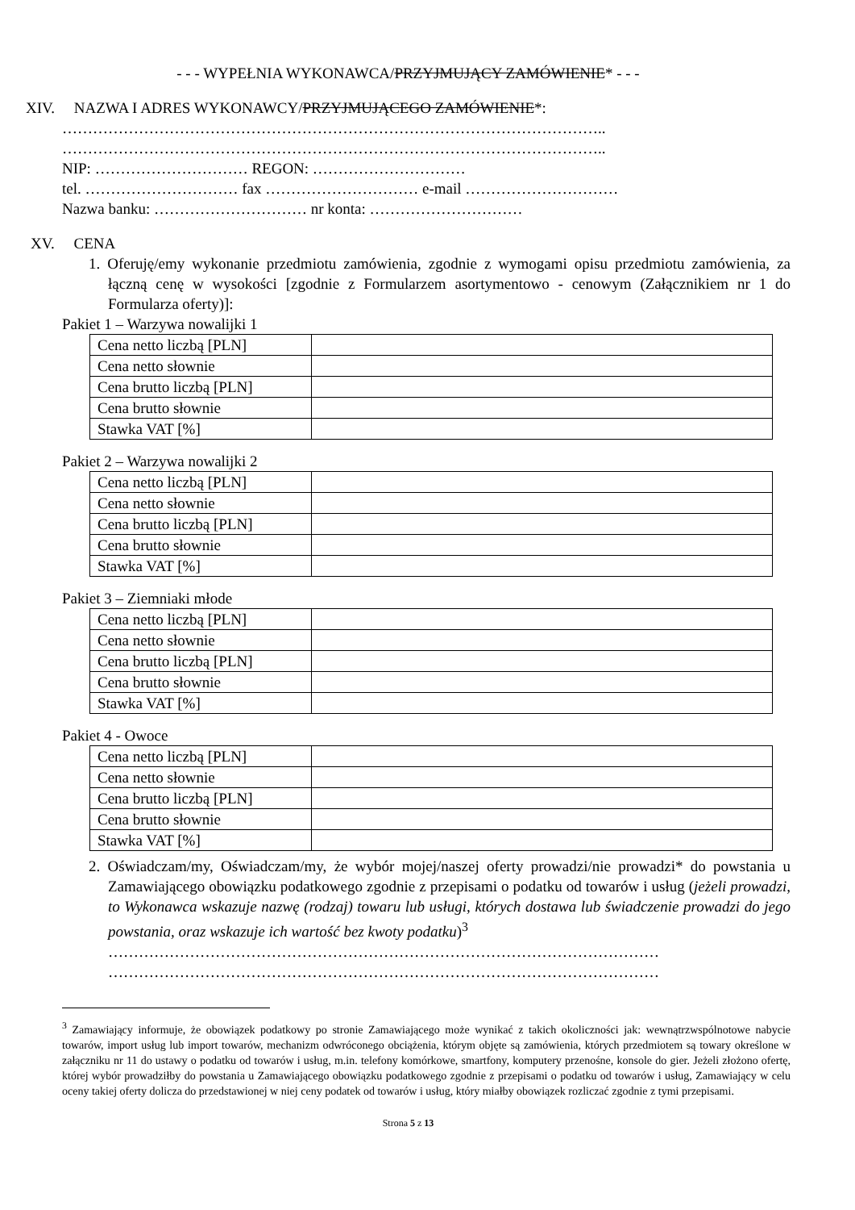- - - WYPEŁNIA WYKONAWCA/PRZYJMUJĄCY ZAMÓWIENIE* - - -
XIV. NAZWA I ADRES WYKONAWCY/PRZYJMUJĄCEGO ZAMÓWIENIE*:
……………………………………………………………………………………………..
……………………………………………………………………………………………..
NIP: ………………………… REGON: …………………………
tel. ………………………… fax ………………………… e-mail …………………………
Nazwa banku: ………………………… nr konta: …………………………
XV. CENA
1. Oferuję/emy wykonanie przedmiotu zamówienia, zgodnie z wymogami opisu przedmiotu zamówienia, za łączną cenę w wysokości [zgodnie z Formularzem asortymentowo - cenowym (Załącznikiem nr 1 do Formularza oferty)]:
Pakiet 1 – Warzywa nowalijki 1
| Cena netto liczbą [PLN] | |
| Cena netto słownie | |
| Cena brutto liczbą [PLN] | |
| Cena brutto słownie | |
| Stawka VAT [%] | |
Pakiet 2 – Warzywa nowalijki 2
| Cena netto liczbą [PLN] | |
| Cena netto słownie | |
| Cena brutto liczbą [PLN] | |
| Cena brutto słownie | |
| Stawka VAT [%] | |
Pakiet 3 – Ziemniaki młode
| Cena netto liczbą [PLN] | |
| Cena netto słownie | |
| Cena brutto liczbą [PLN] | |
| Cena brutto słownie | |
| Stawka VAT [%] | |
Pakiet 4 - Owoce
| Cena netto liczbą [PLN] | |
| Cena netto słownie | |
| Cena brutto liczbą [PLN] | |
| Cena brutto słownie | |
| Stawka VAT [%] | |
2. Oświadczam/my, Oświadczam/my, że wybór mojej/naszej oferty prowadzi/nie prowadzi* do powstania u Zamawiającego obowiązku podatkowego zgodnie z przepisami o podatku od towarów i usług (jeżeli prowadzi, to Wykonawca wskazuje nazwę (rodzaj) towaru lub usługi, których dostawa lub świadczenie prowadzi do jego powstania, oraz wskazuje ich wartość bez kwoty podatku)<sup>3</sup>
………………………………………………………………………………………………
………………………………………………………………………………………………
<sup>3</sup> Zamawiający informuje, że obowiązek podatkowy po stronie Zamawiającego może wynikać z takich okoliczności jak: wewnątrzwspólnotowe nabycie towarów, import usług lub import towarów, mechanizm odwróconego obciążenia, którym objęte są zamówienia, których przedmiotem są towary określone w załączniku nr 11 do ustawy o podatku od towarów i usług, m.in. telefony komórkowe, smartfony, komputery przenośne, konsole do gier. Jeżeli złożono ofertę, której wybór prowadziłby do powstania u Zamawiającego obowiązku podatkowego zgodnie z przepisami o podatku od towarów i usług, Zamawiający w celu oceny takiej oferty dolicza do przedstawionej w niej ceny podatek od towarów i usług, który miałby obowiązek rozliczać zgodnie z tymi przepisami.
Strona 5 z 13